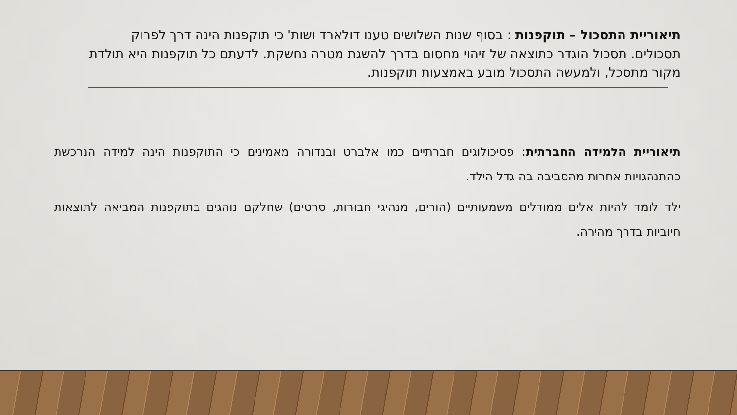תיאוריית התסכול – תוקפנות : בסוף שנות השלושים טענו דולארד ושות' כי תוקפנות הינה דרך לפרוק תסכולים. תסכול הוגדר כתוצאה של זיהוי מחסום בדרך להשגת מטרה נחשקת. לדעתם כל תוקפנות היא תולדת מקור מתסכל, ולמעשה התסכול מובע באמצעות תוקפנות.
תיאוריית הלמידה החברתית: פסיכולוגים חברתיים כמו אלברט ובנדורה מאמינים כי התוקפנות הינה למידה הנרכשת כהתנהגויות אחרות מהסביבה בה גדל הילד.
ילד לומד להיות אלים ממודלים משמעותיים (הורים, מנהיגי חבורות, סרטים) שחלקם נוהגים בתוקפנות המביאה לתוצאות חיוביות בדרך מהירה.